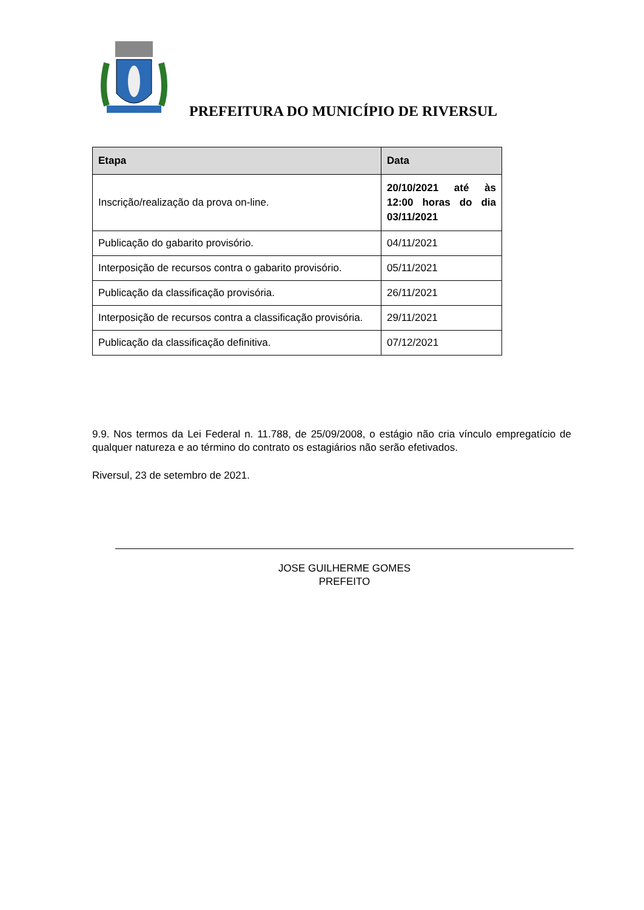PREFEITURA DO MUNICÍPIO DE RIVERSUL
| Etapa | Data |
| --- | --- |
| Inscrição/realização da prova on-line. | 20/10/2021 até às 12:00 horas do dia 03/11/2021 |
| Publicação do gabarito provisório. | 04/11/2021 |
| Interposição de recursos contra o gabarito provisório. | 05/11/2021 |
| Publicação da classificação provisória. | 26/11/2021 |
| Interposição de recursos contra a classificação provisória. | 29/11/2021 |
| Publicação da classificação definitiva. | 07/12/2021 |
9.9. Nos termos da Lei Federal n. 11.788, de 25/09/2008, o estágio não cria vínculo empregatício de qualquer natureza e ao término do contrato os estagiários não serão efetivados.
Riversul, 23 de setembro de 2021.
JOSE GUILHERME GOMES
PREFEITO